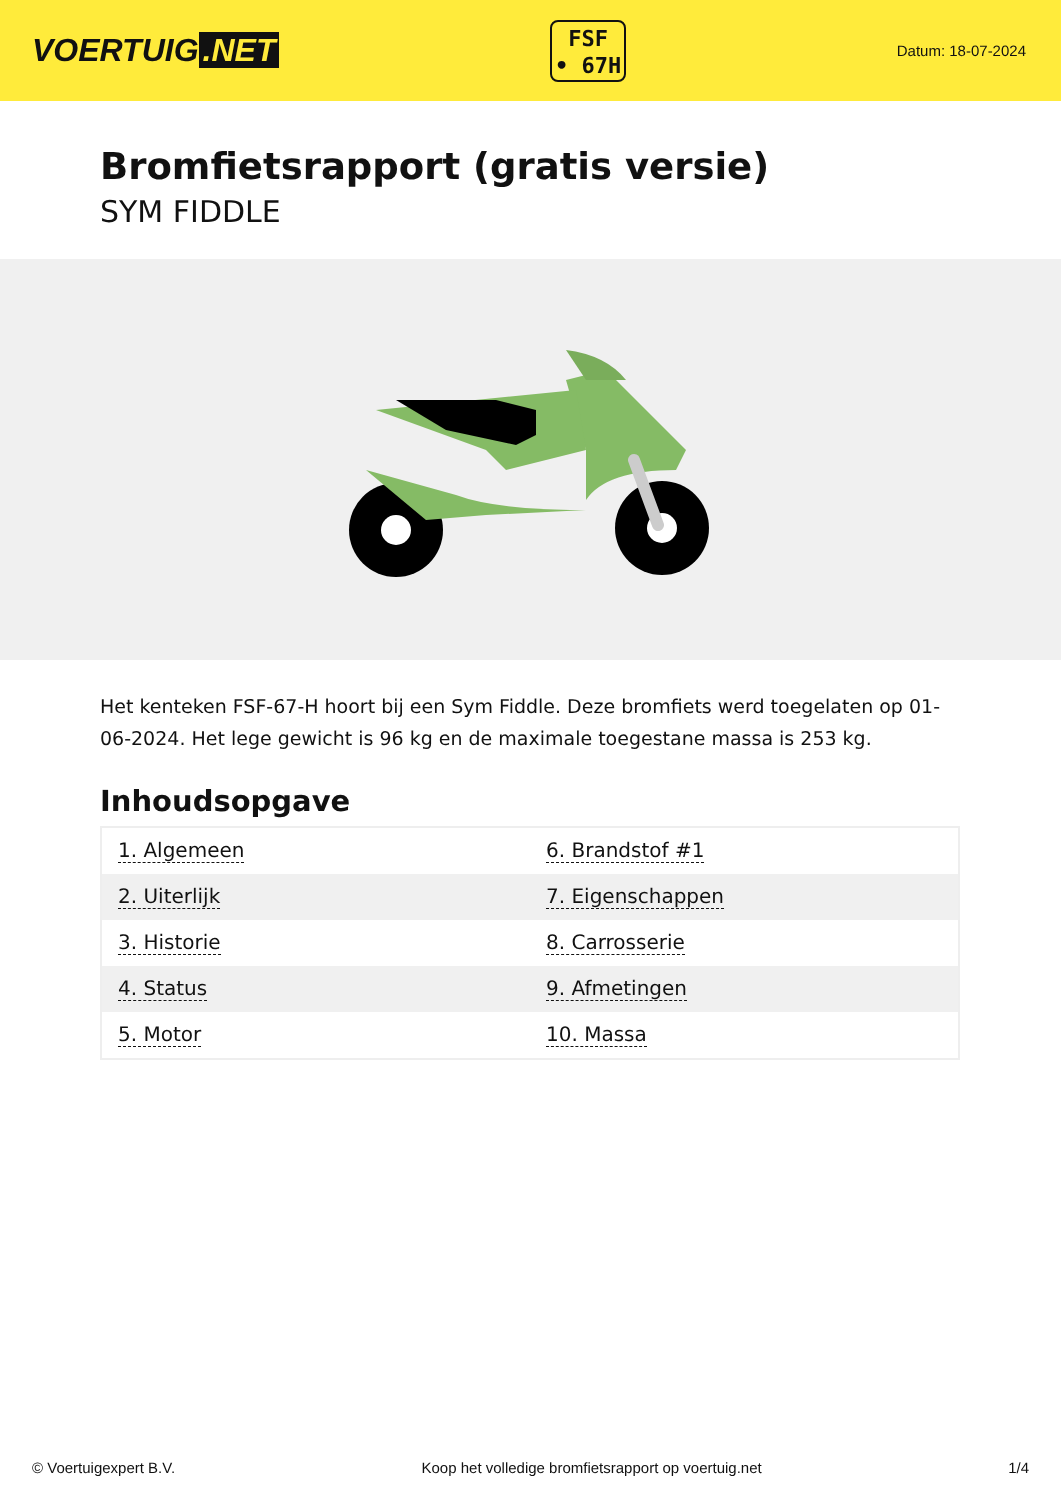VOERTUIG.NET
FSF
• 67H
Datum: 18-07-2024
Bromfietsrapport (gratis versie)
SYM FIDDLE
Het kenteken FSF-67-H hoort bij een Sym Fiddle. Deze bromfiets werd toegelaten op 01-06-2024. Het lege gewicht is 96 kg en de maximale toegestane massa is 253 kg.
Inhoudsopgave
| 1. Algemeen | 6. Brandstof #1 |
| 2. Uiterlijk | 7. Eigenschappen |
| 3. Historie | 8. Carrosserie |
| 4. Status | 9. Afmetingen |
| 5. Motor | 10. Massa |
© Voertuigexpert B.V. Koop het volledige bromfietsrapport op voertuig.net 1/4